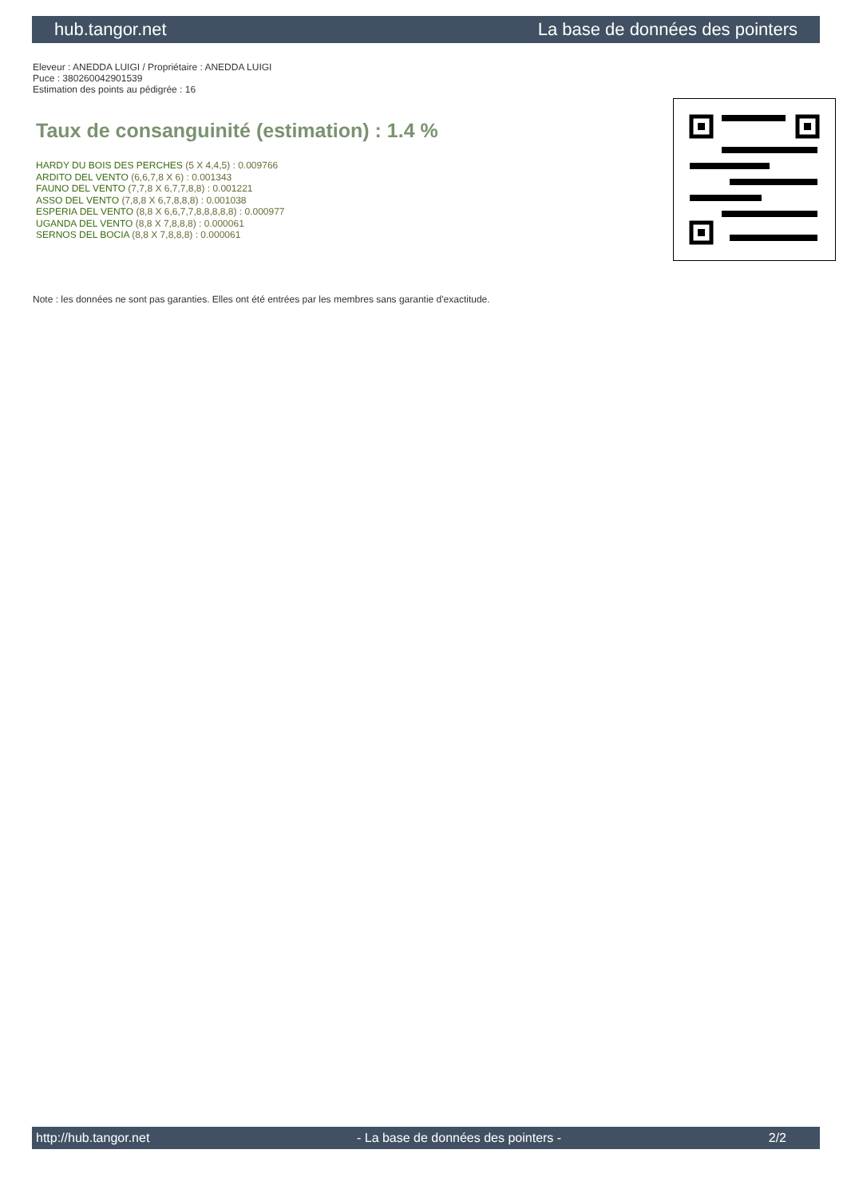hub.tangor.net La base de données des pointers
Eleveur : ANEDDA LUIGI / Propriétaire : ANEDDA LUIGI
Puce : 380260042901539
Estimation des points au pédigrée : 16
Taux de consanguinité (estimation) : 1.4 %
HARDY DU BOIS DES PERCHES (5 X 4,4,5) : 0.009766
ARDITO DEL VENTO (6,6,7,8 X 6) : 0.001343
FAUNO DEL VENTO (7,7,8 X 6,7,7,8,8) : 0.001221
ASSO DEL VENTO (7,8,8 X 6,7,8,8,8) : 0.001038
ESPERIA DEL VENTO (8,8 X 6,6,7,7,8,8,8,8,8) : 0.000977
UGANDA DEL VENTO (8,8 X 7,8,8,8) : 0.000061
SERNOS DEL BOCIA (8,8 X 7,8,8,8) : 0.000061
Note : les données ne sont pas garanties. Elles ont été entrées par les membres sans garantie d'exactitude.
http://hub.tangor.net - La base de données des pointers - 2/2